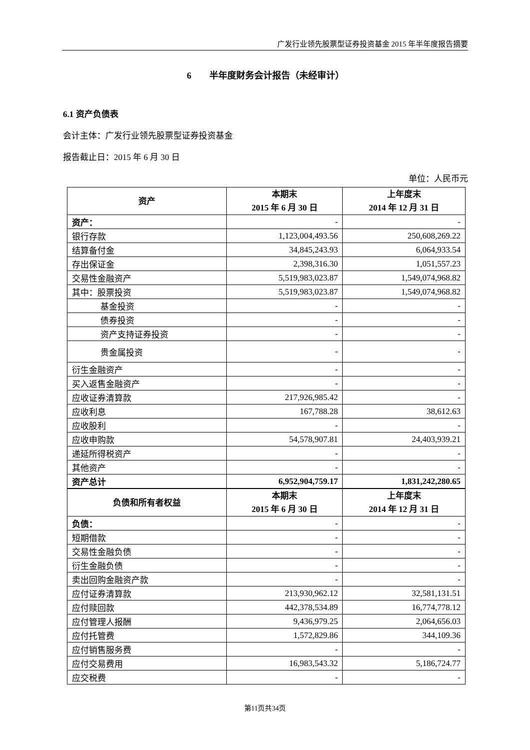广发行业领先股票型证券投资基金 2015 年半年度报告摘要
6　　半年度财务会计报告（未经审计）
6.1 资产负债表
会计主体：广发行业领先股票型证券投资基金
报告截止日：2015 年 6 月 30 日
单位：人民币元
| 资产 | 本期末 2015 年 6 月 30 日 | 上年度末 2014 年 12 月 31 日 |
| --- | --- | --- |
| 资产： | - | - |
| 银行存款 | 1,123,004,493.56 | 250,608,269.22 |
| 结算备付金 | 34,845,243.93 | 6,064,933.54 |
| 存出保证金 | 2,398,316.30 | 1,051,557.23 |
| 交易性金融资产 | 5,519,983,023.87 | 1,549,074,968.82 |
| 其中：股票投资 | 5,519,983,023.87 | 1,549,074,968.82 |
| 基金投资 | - | - |
| 债券投资 | - | - |
| 资产支持证券投资 | - | - |
| 贵金属投资 | - | - |
| 衍生金融资产 | - | - |
| 买入返售金融资产 | - | - |
| 应收证券清算款 | 217,926,985.42 | - |
| 应收利息 | 167,788.28 | 38,612.63 |
| 应收股利 | - | - |
| 应收申购款 | 54,578,907.81 | 24,403,939.21 |
| 递延所得税资产 | - | - |
| 其他资产 | - | - |
| 资产总计 | 6,952,904,759.17 | 1,831,242,280.65 |
| 负债和所有者权益 | 本期末 2015 年 6 月 30 日 | 上年度末 2014 年 12 月 31 日 |
| 负债： | - | - |
| 短期借款 | - | - |
| 交易性金融负债 | - | - |
| 衍生金融负债 | - | - |
| 卖出回购金融资产款 | - | - |
| 应付证券清算款 | 213,930,962.12 | 32,581,131.51 |
| 应付赎回款 | 442,378,534.89 | 16,774,778.12 |
| 应付管理人报酬 | 9,436,979.25 | 2,064,656.03 |
| 应付托管费 | 1,572,829.86 | 344,109.36 |
| 应付销售服务费 | - | - |
| 应付交易费用 | 16,983,543.32 | 5,186,724.77 |
| 应交税费 | - | - |
第11页共34页